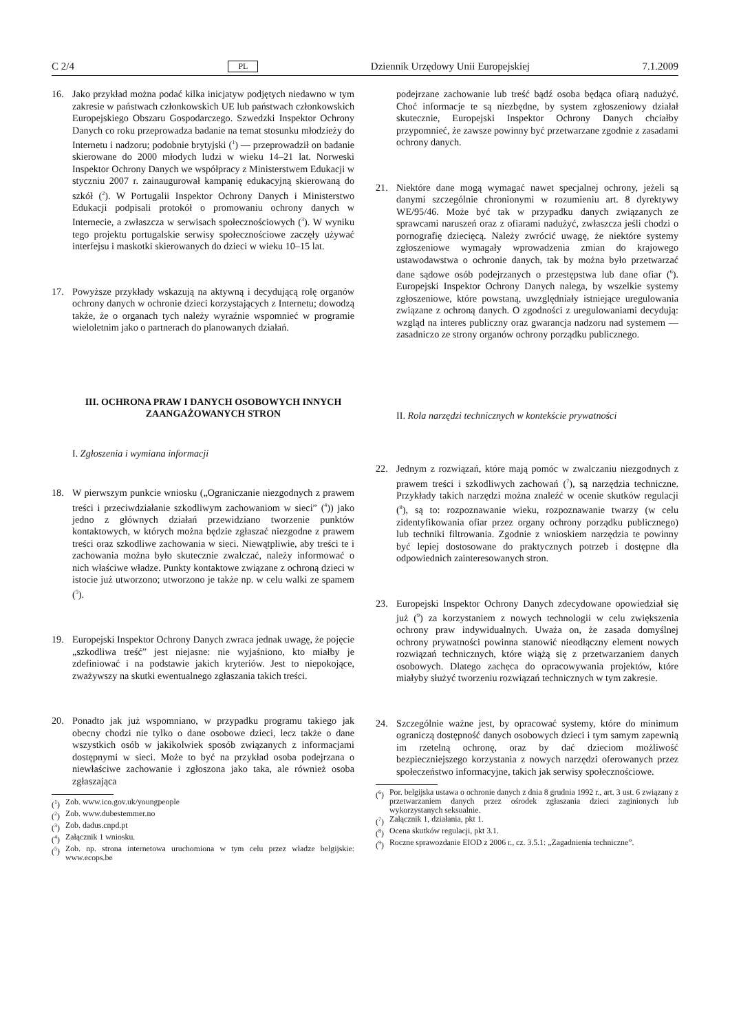C 2/4 PL Dziennik Urzędowy Unii Europejskiej 7.1.2009
16. Jako przykład można podać kilka inicjatyw podjętych niedawno w tym zakresie w państwach członkowskich UE lub państwach członkowskich Europejskiego Obszaru Gospodarczego. Szwedzki Inspektor Ochrony Danych co roku przeprowadza badanie na temat stosunku młodzieży do Internetu i nadzoru; podobnie brytyjski (<sup>1</sup>) — przeprowadził on badanie skierowane do 2000 młodych ludzi w wieku 14–21 lat. Norweski Inspektor Ochrony Danych we współpracy z Ministerstwem Edukacji w styczniu 2007 r. zainaugurował kampanię edukacyjną skierowaną do szkół (<sup>2</sup>). W Portugalii Inspektor Ochrony Danych i Ministerstwo Edukacji podpisali protokół o promowaniu ochrony danych w Internecie, a zwłaszcza w serwisach społecznościowych (<sup>3</sup>). W wyniku tego projektu portugalskie serwisy społecznościowe zaczęły używać interfejsu i maskotki skierowanych do dzieci w wieku 10–15 lat.
17. Powyższe przykłady wskazują na aktywną i decydującą rolę organów ochrony danych w ochronie dzieci korzystających z Internetu; dowodzą także, że o organach tych należy wyraźnie wspomnieć w programie wieloletnim jako o partnerach do planowanych działań.
III. OCHRONA PRAW I DANYCH OSOBOWYCH INNYCH ZAANGAŻOWANYCH STRON
I. Zgłoszenia i wymiana informacji
18. W pierwszym punkcie wniosku („Ograniczanie niezgodnych z prawem treści i przeciwdziałanie szkodliwym zachowaniom w sieci” (<sup>4</sup>)) jako jedno z głównych działań przewidziano tworzenie punktów kontaktowych, w których można będzie zgłaszać niezgodne z prawem treści oraz szkodliwe zachowania w sieci. Niewątpliwie, aby treści te i zachowania można było skutecznie zwalczać, należy informować o nich właściwe władze. Punkty kontaktowe związane z ochroną dzieci w istocie już utworzono; utworzono je także np. w celu walki ze spamem (<sup>5</sup>).
19. Europejski Inspektor Ochrony Danych zwraca jednak uwagę, że pojęcie „szkodliwa treść” jest niejasne: nie wyjaśniono, kto miałby je zdefiniować i na podstawie jakich kryteriów. Jest to niepokojące, zważywszy na skutki ewentualnego zgłaszania takich treści.
20. Ponadto jak już wspomniano, w przypadku programu takiego jak obecny chodzi nie tylko o dane osobowe dzieci, lecz także o dane wszystkich osób w jakikolwiek sposób związanych z informacjami dostępnymi w sieci. Może to być na przykład osoba podejrzana o niewłaściwe zachowanie i zgłoszona jako taka, ale również osoba zgłaszająca
(<sup>1</sup>) Zob. www.ico.gov.uk/youngpeople
(<sup>2</sup>) Zob. www.dubestemmer.no
(<sup>3</sup>) Zob. dadus.cnpd.pt
(<sup>4</sup>) Załącznik 1 wniosku.
(<sup>5</sup>) Zob. np. strona internetowa uruchomiona w tym celu przez władze belgijskie: www.ecops.be
podejrzane zachowanie lub treść bądź osoba będąca ofiarą nadużyć. Choć informacje te są niezbędne, by system zgłoszeniowy działał skutecznie, Europejski Inspektor Ochrony Danych chciałby przypomnieć, że zawsze powinny być przetwarzane zgodnie z zasadami ochrony danych.
21. Niektóre dane mogą wymagać nawet specjalnej ochrony, jeżeli są danymi szczególnie chronionymi w rozumieniu art. 8 dyrektywy WE/95/46. Może być tak w przypadku danych związanych ze sprawcami naruszeń oraz z ofiarami nadużyć, zwłaszcza jeśli chodzi o pornografię dziecięcą. Należy zwrócić uwagę, że niektóre systemy zgłoszeniowe wymagały wprowadzenia zmian do krajowego ustawodawstwa o ochronie danych, tak by można było przetwarzać dane sądowe osób podejrzanych o przestępstwa lub dane ofiar (<sup>6</sup>). Europejski Inspektor Ochrony Danych nalega, by wszelkie systemy zgłoszeniowe, które powstaną, uwzględniały istniejące uregulowania związane z ochroną danych. O zgodności z uregulowaniami decydują: wzgląd na interes publiczny oraz gwarancja nadzoru nad systemem — zasadniczo ze strony organów ochrony porządku publicznego.
II. Rola narzędzi technicznych w kontekście prywatności
22. Jednym z rozwiązań, które mają pomóc w zwalczaniu niezgodnych z prawem treści i szkodliwych zachowań (<sup>7</sup>), są narzędzia techniczne. Przykłady takich narzędzi można znaleźć w ocenie skutków regulacji (<sup>8</sup>), są to: rozpoznawanie wieku, rozpoznawanie twarzy (w celu zidentyfikowania ofiar przez organy ochrony porządku publicznego) lub techniki filtrowania. Zgodnie z wnioskiem narzędzia te powinny być lepiej dostosowane do praktycznych potrzeb i dostępne dla odpowiednich zainteresowanych stron.
23. Europejski Inspektor Ochrony Danych zdecydowane opowiedział się już (<sup>9</sup>) za korzystaniem z nowych technologii w celu zwiększenia ochrony praw indywidualnych. Uważa on, że zasada domyślnej ochrony prywatności powinna stanowić nieodłączny element nowych rozwiązań technicznych, które wiążą się z przetwarzaniem danych osobowych. Dlatego zachęca do opracowywania projektów, które miałyby służyć tworzeniu rozwiązań technicznych w tym zakresie.
24. Szczególnie ważne jest, by opracować systemy, które do minimum ograniczą dostępność danych osobowych dzieci i tym samym zapewnią im rzetelną ochronę, oraz by dać dzieciom możliwość bezpieczniejszego korzystania z nowych narzędzi oferowanych przez społeczeństwo informacyjne, takich jak serwisy społecznościowe.
(<sup>6</sup>) Por. belgijska ustawa o ochronie danych z dnia 8 grudnia 1992 r., art. 3 ust. 6 związany z przetwarzaniem danych przez ośrodek zgłaszania dzieci zaginionych lub wykorzystanych seksualnie.
(<sup>7</sup>) Załącznik 1, działania, pkt 1.
(<sup>8</sup>) Ocena skutków regulacji, pkt 3.1.
(<sup>9</sup>) Roczne sprawozdanie EIOD z 2006 r., cz. 3.5.1: „Zagadnienia techniczne”.